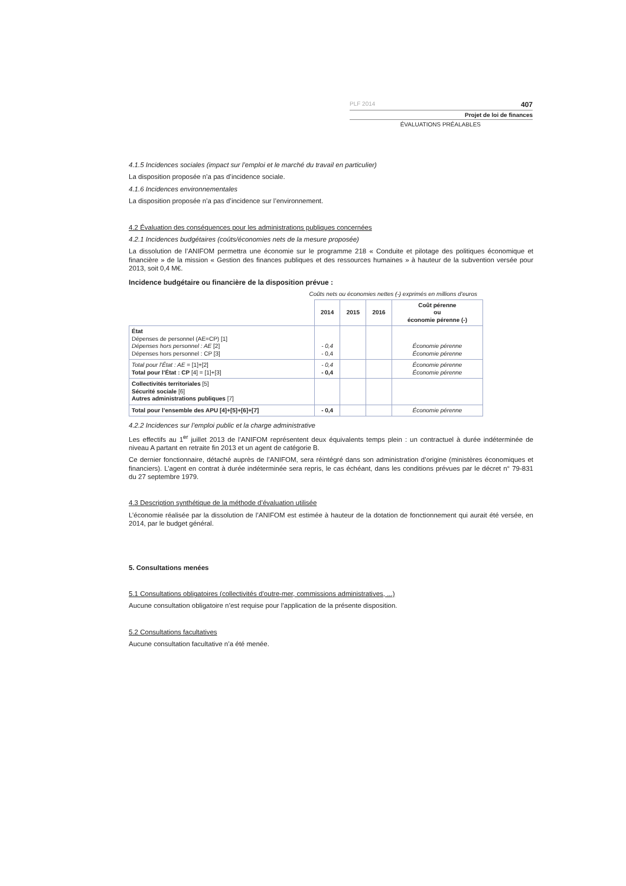PLF 2014 407
Projet de loi de finances
ÉVALUATIONS PRÉALABLES
4.1.5 Incidences sociales (impact sur l’emploi et le marché du travail en particulier)
La disposition proposée n’a pas d’incidence sociale.
4.1.6 Incidences environnementales
La disposition proposée n’a pas d’incidence sur l’environnement.
4.2 Évaluation des conséquences pour les administrations publiques concernées
4.2.1 Incidences budgétaires (coûts/économies nets de la mesure proposée)
La dissolution de l’ANIFOM permettra une économie sur le programme 218 « Conduite et pilotage des politiques économique et financière » de la mission « Gestion des finances publiques et des ressources humaines » à hauteur de la subvention versée pour 2013, soit 0,4 M€.
Incidence budgétaire ou financière de la disposition prévue :
Coûts nets ou économies nettes (-) exprimés en millions d’euros
| | 2014 | 2015 | 2016 | Coût pérenne ou économie pérenne (-) |
| --- | --- | --- | --- | --- |
| État Dépenses de personnel (AE=CP) [1] Dépenses hors personnel : AE [2] Dépenses hors personnel : CP [3] | - 0,4 - 0,4 | | | Économie pérenne Économie pérenne |
| Total pour l’État : AE = [1]+[2] Total pour l’État : CP [4] = [1]+[3] | - 0,4 - 0,4 | | | Économie pérenne Économie pérenne |
| Collectivités territoriales [5] Sécurité sociale [6] Autres administrations publiques [7] | | | | |
| Total pour l’ensemble des APU [4]+[5]+[6]+[7] | - 0,4 | | | Économie pérenne |
4.2.2 Incidences sur l’emploi public et la charge administrative
Les effectifs au 1<sup>er</sup> juillet 2013 de l’ANIFOM représentent deux équivalents temps plein : un contractuel à durée indéterminée de niveau A partant en retraite fin 2013 et un agent de catégorie B.
Ce dernier fonctionnaire, détaché auprès de l’ANIFOM, sera réintégré dans son administration d’origine (ministères économiques et financiers). L’agent en contrat à durée indéterminée sera repris, le cas échéant, dans les conditions prévues par le décret n° 79-831 du 27 septembre 1979.
4.3 Description synthétique de la méthode d’évaluation utilisée
L’économie réalisée par la dissolution de l’ANIFOM est estimée à hauteur de la dotation de fonctionnement qui aurait été versée, en 2014, par le budget général.
5. Consultations menées
5.1 Consultations obligatoires (collectivités d’outre-mer, commissions administratives, ...)
Aucune consultation obligatoire n’est requise pour l’application de la présente disposition.
5.2 Consultations facultatives
Aucune consultation facultative n’a été menée.